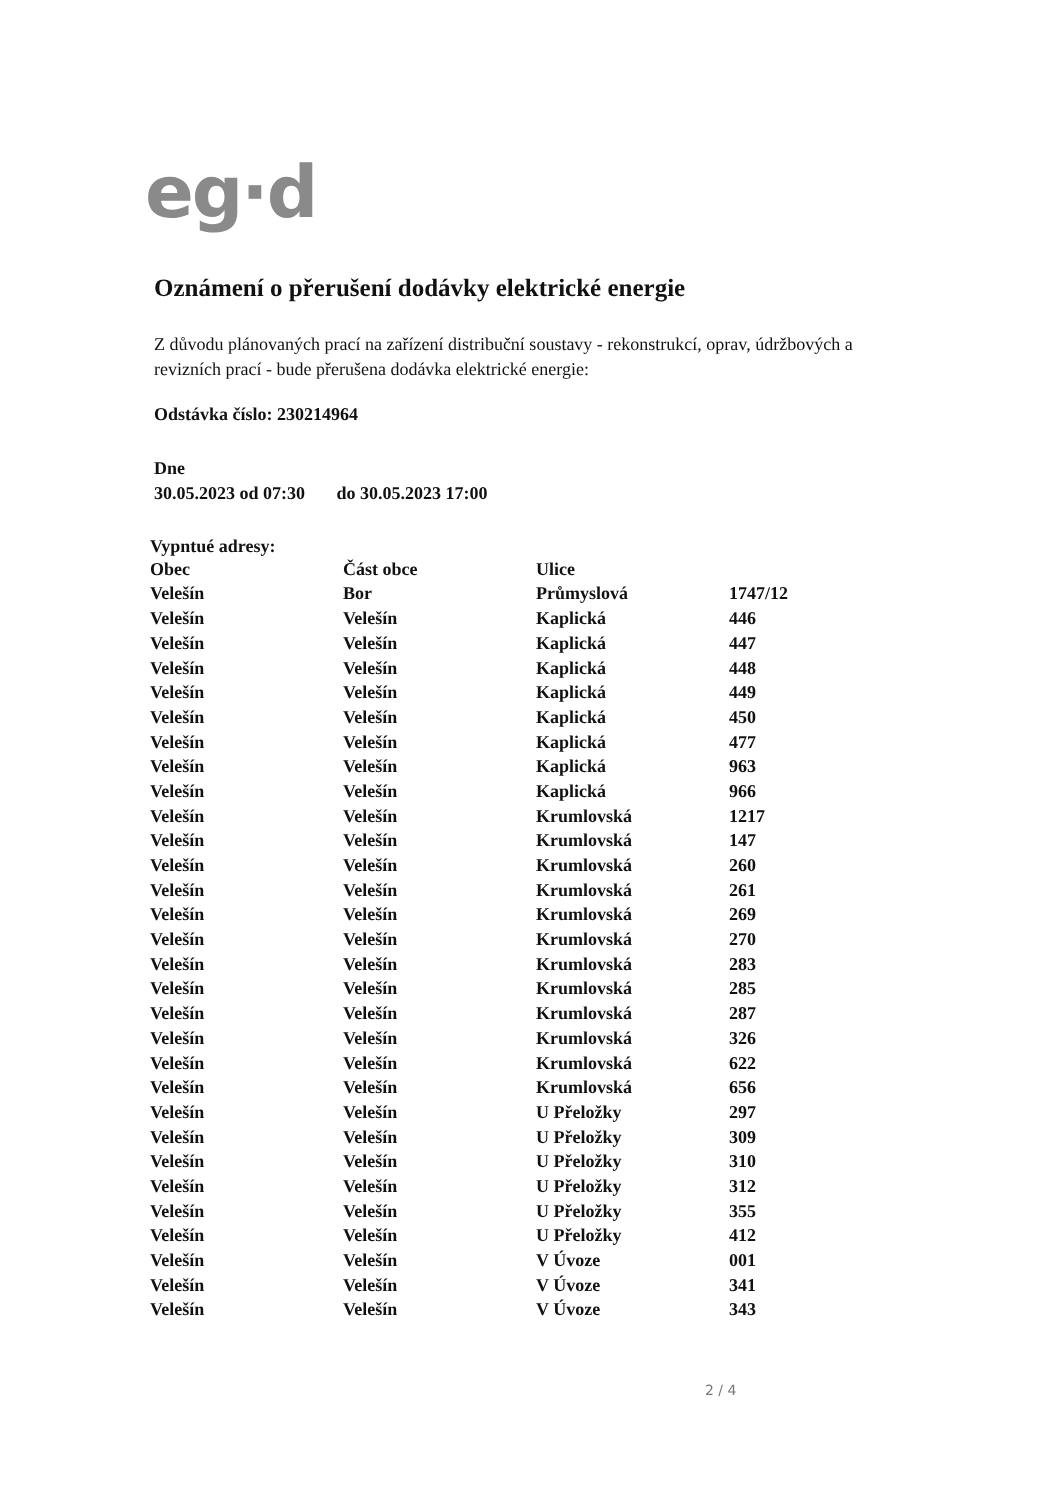eg·d
Oznámení o přerušení dodávky elektrické energie
Z důvodu plánovaných prací na zařízení distribuční soustavy - rekonstrukcí, oprav, údržbových a revizních prací - bude přerušena dodávka elektrické energie:
Odstávka číslo: 230214964
Dne
30.05.2023 od 07:30 do 30.05.2023 17:00
Vypntué adresy:
| Obec | Část obce | Ulice | |
| --- | --- | --- | --- |
| Velešín | Bor | Průmyslová | 1747/12 |
| Velešín | Velešín | Kaplická | 446 |
| Velešín | Velešín | Kaplická | 447 |
| Velešín | Velešín | Kaplická | 448 |
| Velešín | Velešín | Kaplická | 449 |
| Velešín | Velešín | Kaplická | 450 |
| Velešín | Velešín | Kaplická | 477 |
| Velešín | Velešín | Kaplická | 963 |
| Velešín | Velešín | Kaplická | 966 |
| Velešín | Velešín | Krumlovská | 1217 |
| Velešín | Velešín | Krumlovská | 147 |
| Velešín | Velešín | Krumlovská | 260 |
| Velešín | Velešín | Krumlovská | 261 |
| Velešín | Velešín | Krumlovská | 269 |
| Velešín | Velešín | Krumlovská | 270 |
| Velešín | Velešín | Krumlovská | 283 |
| Velešín | Velešín | Krumlovská | 285 |
| Velešín | Velešín | Krumlovská | 287 |
| Velešín | Velešín | Krumlovská | 326 |
| Velešín | Velešín | Krumlovská | 622 |
| Velešín | Velešín | Krumlovská | 656 |
| Velešín | Velešín | U Přeložky | 297 |
| Velešín | Velešín | U Přeložky | 309 |
| Velešín | Velešín | U Přeložky | 310 |
| Velešín | Velešín | U Přeložky | 312 |
| Velešín | Velešín | U Přeložky | 355 |
| Velešín | Velešín | U Přeložky | 412 |
| Velešín | Velešín | V Úvoze | 001 |
| Velešín | Velešín | V Úvoze | 341 |
| Velešín | Velešín | V Úvoze | 343 |
2 / 4